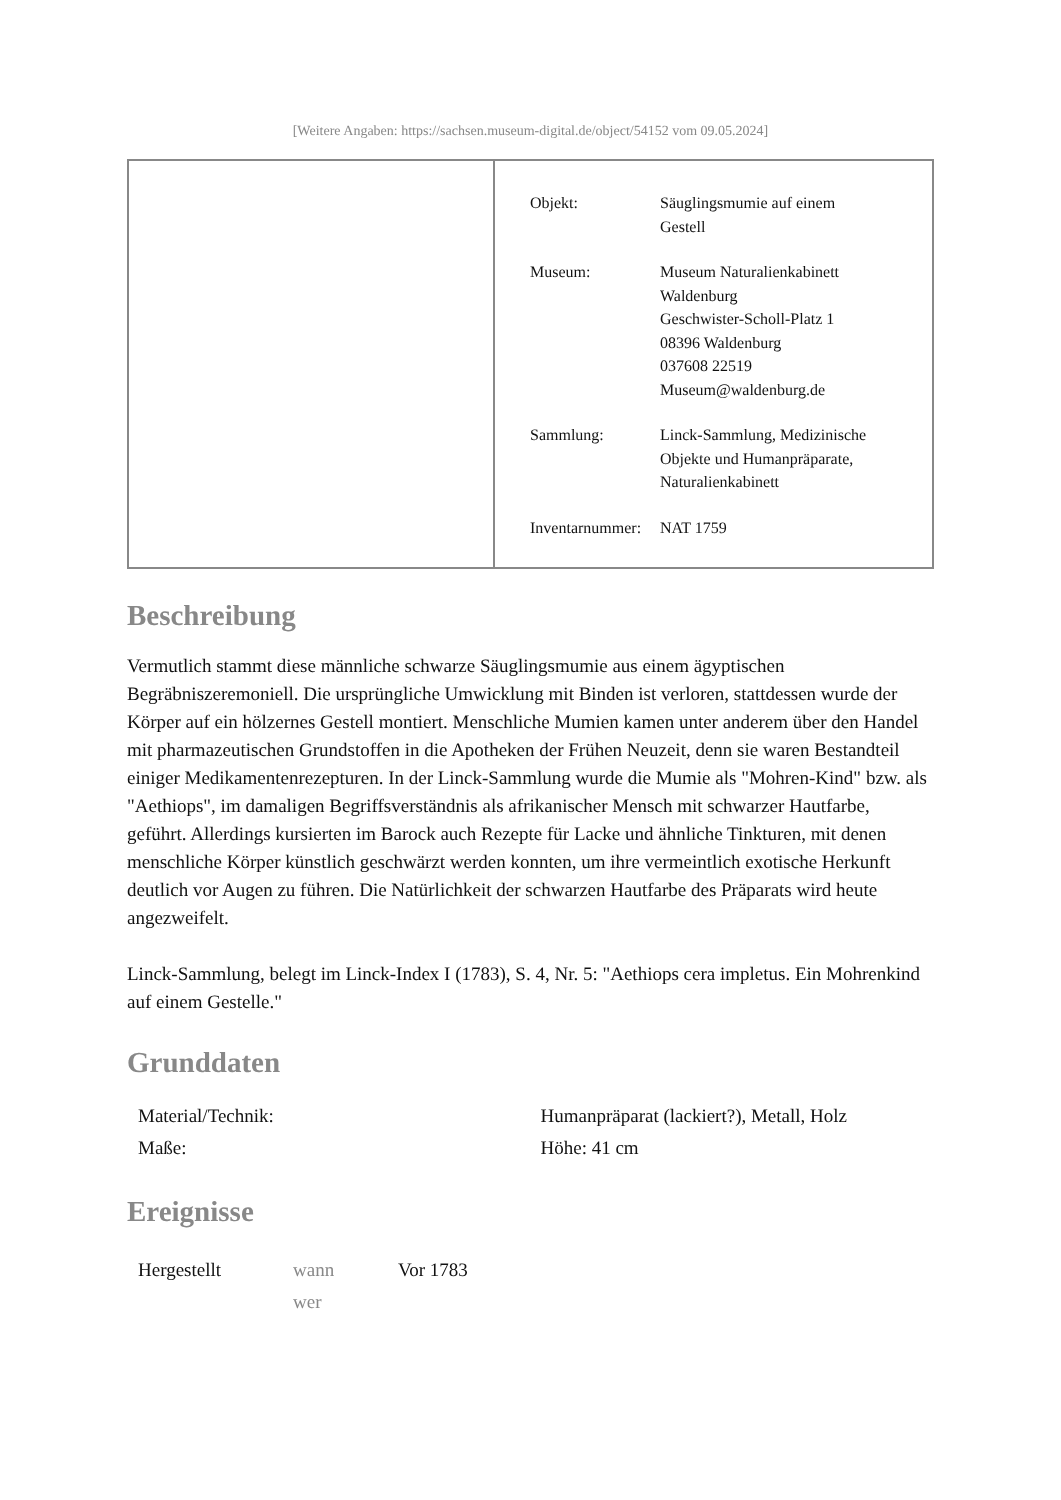[Weitere Angaben: https://sachsen.museum-digital.de/object/54152 vom 09.05.2024]
| Objekt: | Säuglingsmumie auf einem Gestell |
| Museum: | Museum Naturalienkabinett Waldenburg Geschwister-Scholl-Platz 1 08396 Waldenburg 037608 22519 Museum@waldenburg.de |
| Sammlung: | Linck-Sammlung, Medizinische Objekte und Humanpräparate, Naturalienkabinett |
| Inventarnummer: | NAT 1759 |
Beschreibung
Vermutlich stammt diese männliche schwarze Säuglingsmumie aus einem ägyptischen Begräbniszeremoniell. Die ursprüngliche Umwicklung mit Binden ist verloren, stattdessen wurde der Körper auf ein hölzernes Gestell montiert. Menschliche Mumien kamen unter anderem über den Handel mit pharmazeutischen Grundstoffen in die Apotheken der Frühen Neuzeit, denn sie waren Bestandteil einiger Medikamentenrezepturen. In der Linck-Sammlung wurde die Mumie als "Mohren-Kind" bzw. als "Aethiops", im damaligen Begriffsverständnis als afrikanischer Mensch mit schwarzer Hautfarbe, geführt. Allerdings kursierten im Barock auch Rezepte für Lacke und ähnliche Tinkturen, mit denen menschliche Körper künstlich geschwärzt werden konnten, um ihre vermeintlich exotische Herkunft deutlich vor Augen zu führen. Die Natürlichkeit der schwarzen Hautfarbe des Präparats wird heute angezweifelt.
Linck-Sammlung, belegt im Linck-Index I (1783), S. 4, Nr. 5: "Aethiops cera impletus. Ein Mohrenkind auf einem Gestelle."
Grunddaten
| Material/Technik: | Humanpräparat (lackiert?), Metall, Holz |
| Maße: | Höhe: 41 cm |
Ereignisse
| Hergestellt | wann wer | Vor 1783 |